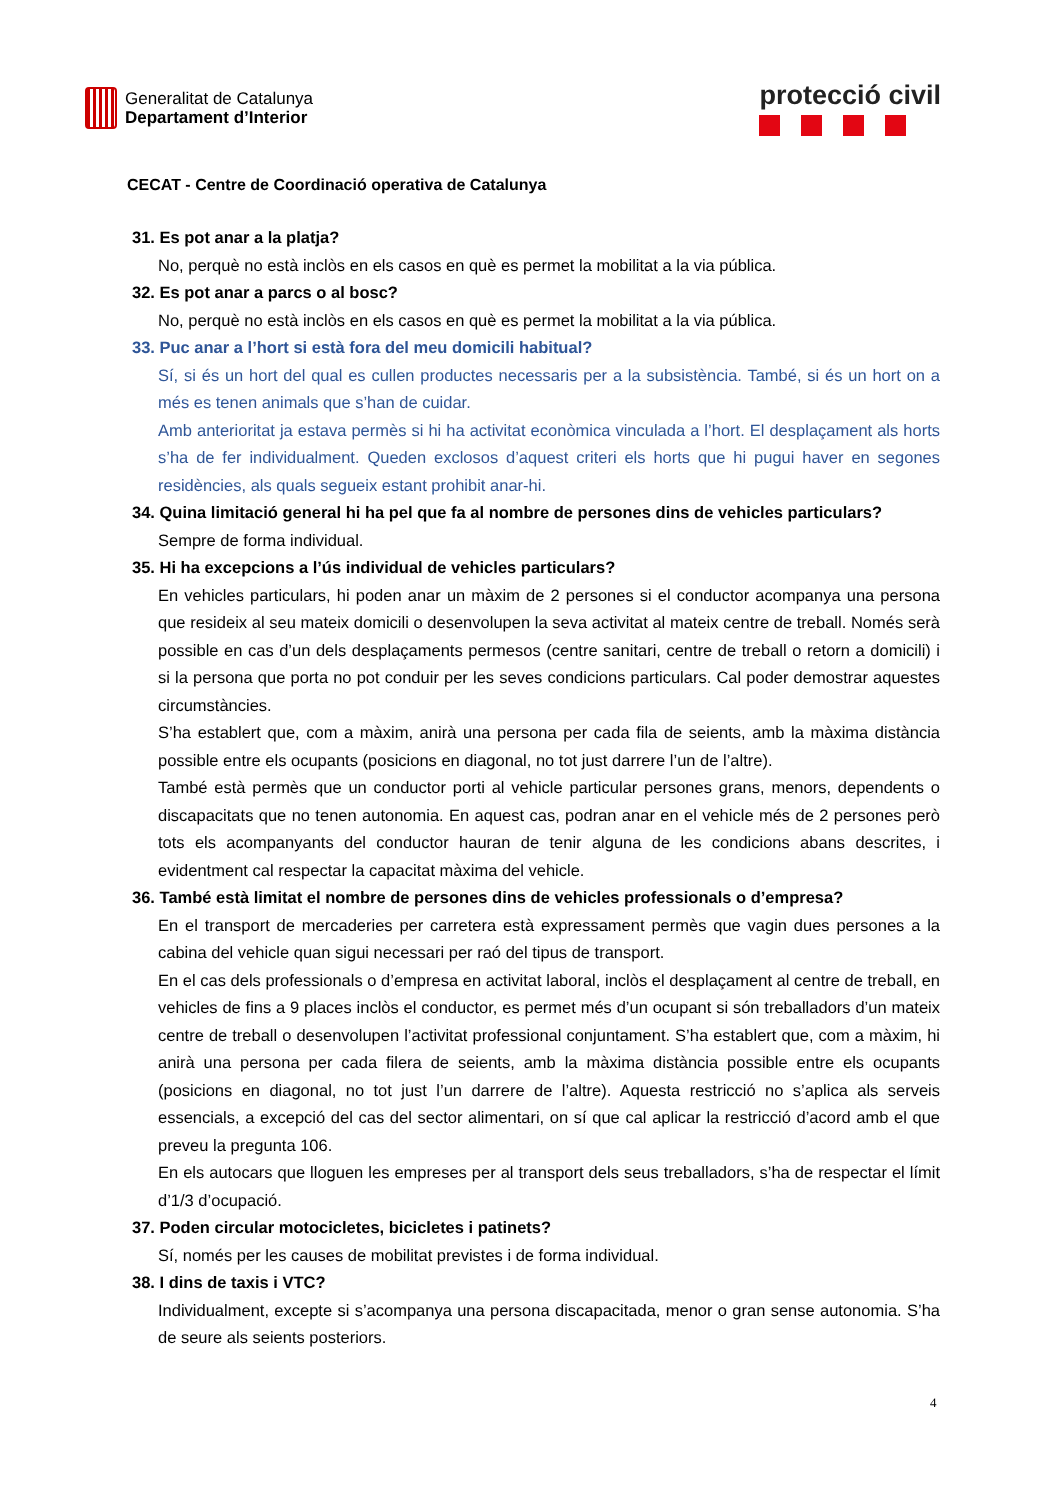Generalitat de Catalunya
Departament d’Interior
protecció civil
CECAT - Centre de Coordinació operativa de Catalunya
31. Es pot anar a la platja?
No, perquè no està inclòs en els casos en què es permet la mobilitat a la via pública.
32. Es pot anar a parcs o al bosc?
No, perquè no està inclòs en els casos en què es permet la mobilitat a la via pública.
33. Puc anar a l’hort si està fora del meu domicili habitual?
Sí, si és un hort del qual es cullen productes necessaris per a la subsistència. També, si és un hort on a més es tenen animals que s’han de cuidar.
Amb anterioritat ja estava permès si hi ha activitat econòmica vinculada a l’hort. El desplaçament als horts s’ha de fer individualment. Queden exclosos d’aquest criteri els horts que hi pugui haver en segones residències, als quals segueix estant prohibit anar-hi.
34. Quina limitació general hi ha pel que fa al nombre de persones dins de vehicles particulars?
Sempre de forma individual.
35. Hi ha excepcions a l’ús individual de vehicles particulars?
En vehicles particulars, hi poden anar un màxim de 2 persones si el conductor acompanya una persona que resideix al seu mateix domicili o desenvolupen la seva activitat al mateix centre de treball. Només serà possible en cas d’un dels desplaçaments permesos (centre sanitari, centre de treball o retorn a domicili) i si la persona que porta no pot conduir per les seves condicions particulars. Cal poder demostrar aquestes circumstàncies.
S’ha establert que, com a màxim, anirà una persona per cada fila de seients, amb la màxima distància possible entre els ocupants (posicions en diagonal, no tot just darrere l’un de l’altre).
També està permès que un conductor porti al vehicle particular persones grans, menors, dependents o discapacitats que no tenen autonomia. En aquest cas, podran anar en el vehicle més de 2 persones però tots els acompanyants del conductor hauran de tenir alguna de les condicions abans descrites, i evidentment cal respectar la capacitat màxima del vehicle.
36. També està limitat el nombre de persones dins de vehicles professionals o d’empresa?
En el transport de mercaderies per carretera està expressament permès que vagin dues persones a la cabina del vehicle quan sigui necessari per raó del tipus de transport.
En el cas dels professionals o d’empresa en activitat laboral, inclòs el desplaçament al centre de treball, en vehicles de fins a 9 places inclòs el conductor, es permet més d’un ocupant si són treballadors d’un mateix centre de treball o desenvolupen l’activitat professional conjuntament. S’ha establert que, com a màxim, hi anirà una persona per cada filera de seients, amb la màxima distància possible entre els ocupants (posicions en diagonal, no tot just l’un darrere de l’altre). Aquesta restricció no s’aplica als serveis essencials, a excepció del cas del sector alimentari, on sí que cal aplicar la restricció d’acord amb el que preveu la pregunta 106.
En els autocars que lloguen les empreses per al transport dels seus treballadors, s’ha de respectar el límit d’1/3 d’ocupació.
37. Poden circular motocicletes, bicicletes i patinets?
Sí, només per les causes de mobilitat previstes i de forma individual.
38. I dins de taxis i VTC?
Individualment, excepte si s’acompanya una persona discapacitada, menor o gran sense autonomia. S’ha de seure als seients posteriors.
4